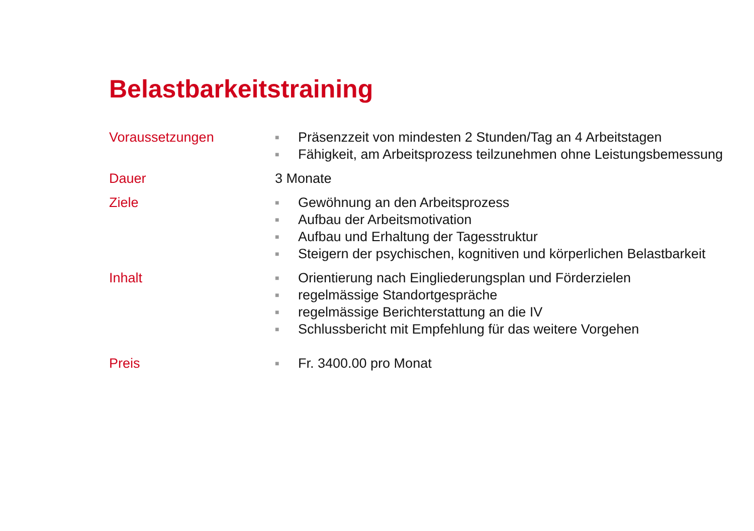Belastbarkeitstraining
Voraussetzungen
■ Präsenzzeit von mindesten 2 Stunden/Tag an 4 Arbeitstagen
■ Fähigkeit, am Arbeitsprozess teilzunehmen ohne Leistungsbemessung
Dauer 3 Monate
Ziele
■ Gewöhnung an den Arbeitsprozess
■ Aufbau der Arbeitsmotivation
■ Aufbau und Erhaltung der Tagesstruktur
■ Steigern der psychischen, kognitiven und körperlichen Belastbarkeit
Inhalt
■ Orientierung nach Eingliederungsplan und Förderzielen
■ regelmässige Standortgespräche
■ regelmässige Berichterstattung an die IV
■ Schlussbericht mit Empfehlung für das weitere Vorgehen
Preis
■ Fr. 3400.00 pro Monat